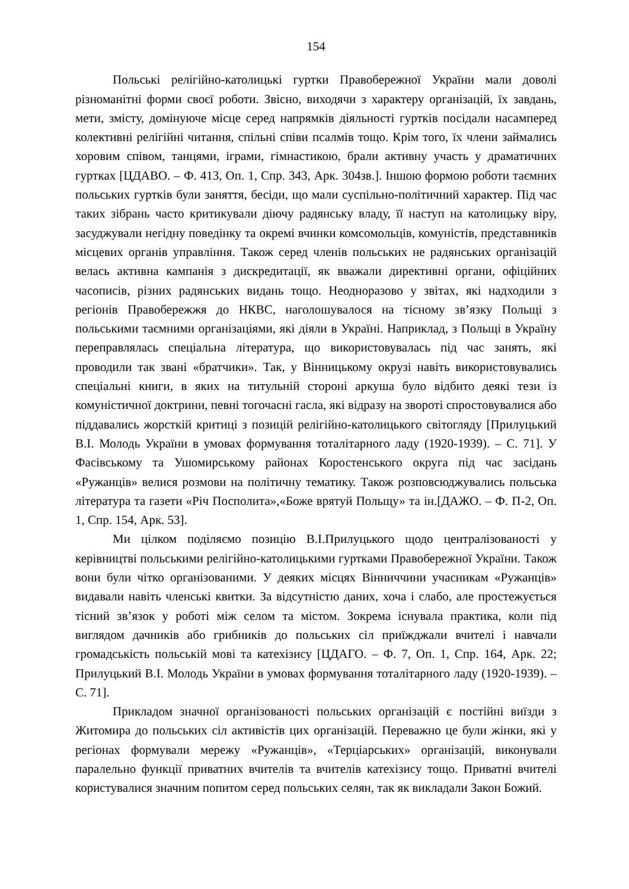154
Польські релігійно-католицькі гуртки Правобережної України мали доволі різноманітні форми своєї роботи. Звісно, виходячи з характеру організацій, їх завдань, мети, змісту, домінуюче місце серед напрямків діяльності гуртків посідали насамперед колективні релігійні читання, спільні співи псалмів тощо. Крім того, їх члени займались хоровим співом, танцями, іграми, гімнастикою, брали активну участь у драматичних гуртках [ЦДАВО. – Ф. 413, Оп. 1, Спр. 343, Арк. 304зв.]. Іншою формою роботи таємних польських гуртків були заняття, бесіди, що мали суспільно-політичний характер. Під час таких зібрань часто критикували діючу радянську владу, її наступ на католицьку віру, засуджували негідну поведінку та окремі вчинки комсомольців, комуністів, представників місцевих органів управління. Також серед членів польських не радянських організацій велась активна кампанія з дискредитації, як вважали директивні органи, офіційних часописів, різних радянських видань тощо. Неодноразово у звітах, які надходили з регіонів Правобережжя до НКВС, наголошувалося на тісному зв’язку Польщі з польськими таємними організаціями, які діяли в Україні. Наприклад, з Польщі в Україну переправлялась спеціальна література, що використовувалась під час занять, які проводили так звані «братчики». Так, у Вінницькому окрузі навіть використовувались спеціальні книги, в яких на титульній стороні аркуша було відбито деякі тези із комуністичної доктрини, певні тогочасні гасла, які відразу на звороті спростовувалися або піддавались жорсткій критиці з позицій релігійно-католицького світогляду [Прилуцький В.І. Молодь України в умовах формування тоталітарного ладу (1920-1939). – С. 71]. У Фасівському та Ушомирському районах Коростенського округа під час засідань «Ружанців» велися розмови на політичну тематику. Також розповсюджувались польська література та газети «Річ Посполита»,«Боже врятуй Польщу» та ін.[ДАЖО. – Ф. П-2, Оп. 1, Спр. 154, Арк. 53].
Ми цілком поділяємо позицію В.І.Прилуцького щодо централізованості у керівництві польськими релігійно-католицькими гуртками Правобережної України. Також вони були чітко організованими. У деяких місцях Вінниччини учасникам «Ружанців» видавали навіть членські квитки. За відсутністю даних, хоча і слабо, але простежується тісний зв’язок у роботі між селом та містом. Зокрема існувала практика, коли під виглядом дачників або грибників до польських сіл приїжджали вчителі і навчали громадськість польській мові та катехізису [ЦДАГО. – Ф. 7, Оп. 1, Спр. 164, Арк. 22; Прилуцький В.І. Молодь України в умовах формування тоталітарного ладу (1920-1939). – С. 71].
Прикладом значної організованості польських організацій є постійні виїзди з Житомира до польських сіл активістів цих організацій. Переважно це були жінки, які у регіонах формували мережу «Ружанців», «Терціарських» організацій, виконували паралельно функції приватних вчителів та вчителів катехізису тощо. Приватні вчителі користувалися значним попитом серед польських селян, так як викладали Закон Божий.